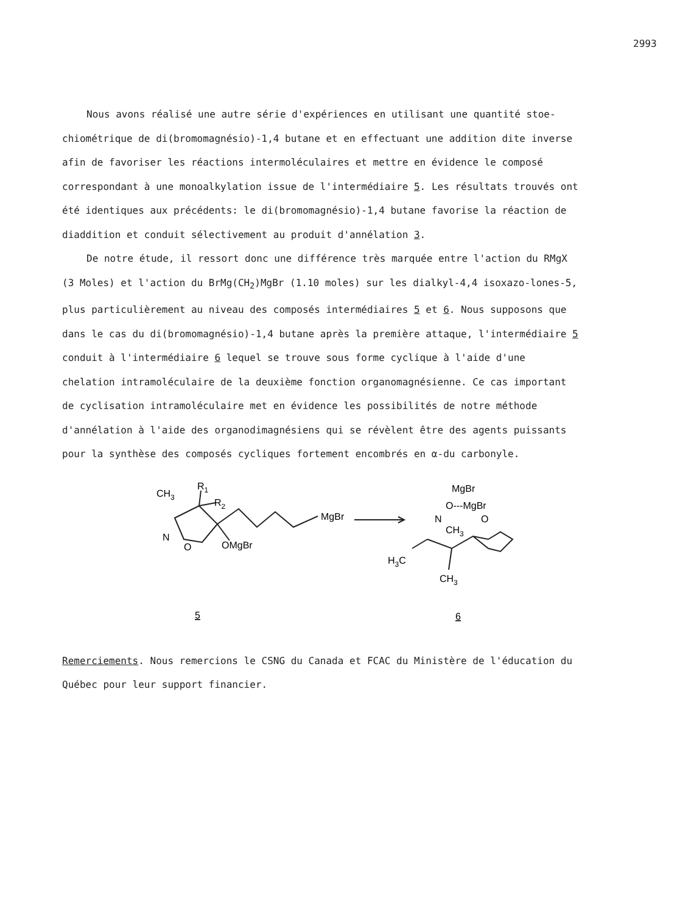2993
Nous avons réalisé une autre série d'expériences en utilisant une quantité stoe-chiométrique de di(bromomagnésio)-1,4 butane et en effectuant une addition dite inverse afin de favoriser les réactions intermoléculaires et mettre en évidence le composé correspondant à une monoalkylation issue de l'intermédiaire 5. Les résultats trouvés ont été identiques aux précédents: le di(bromomagnésio)-1,4 butane favorise la réaction de diaddition et conduit sélectivement au produit d'annélation 3.
De notre étude, il ressort donc une différence très marquée entre l'action du RMgX (3 Moles) et l'action du BrMg(CH<sub>2</sub>)MgBr (1.10 moles) sur les dialkyl-4,4 isoxazo-lones-5, plus particulièrement au niveau des composés intermédiaires 5 et 6. Nous supposons que dans le cas du di(bromomagnésio)-1,4 butane après la première attaque, l'intermédiaire 5 conduit à l'intermédiaire 6 lequel se trouve sous forme cyclique à l'aide d'une chelation intramoléculaire de la deuxième fonction organomagnésienne. Ce cas important de cyclisation intramoléculaire met en évidence les possibilités de notre méthode d'annélation à l'aide des organodimagnésiens qui se révèlent être des agents puissants pour la synthèse des composés cycliques fortement encombrés en α-du carbonyle.
CH3
R1
R2
N
O
OMgBr
MgBr
MgBr
O---MgBr
N
CH3
O
H3C
CH3
5
6
Remerciements. Nous remercions le CSNG du Canada et FCAC du Ministère de l'éducation du Québec pour leur support financier.